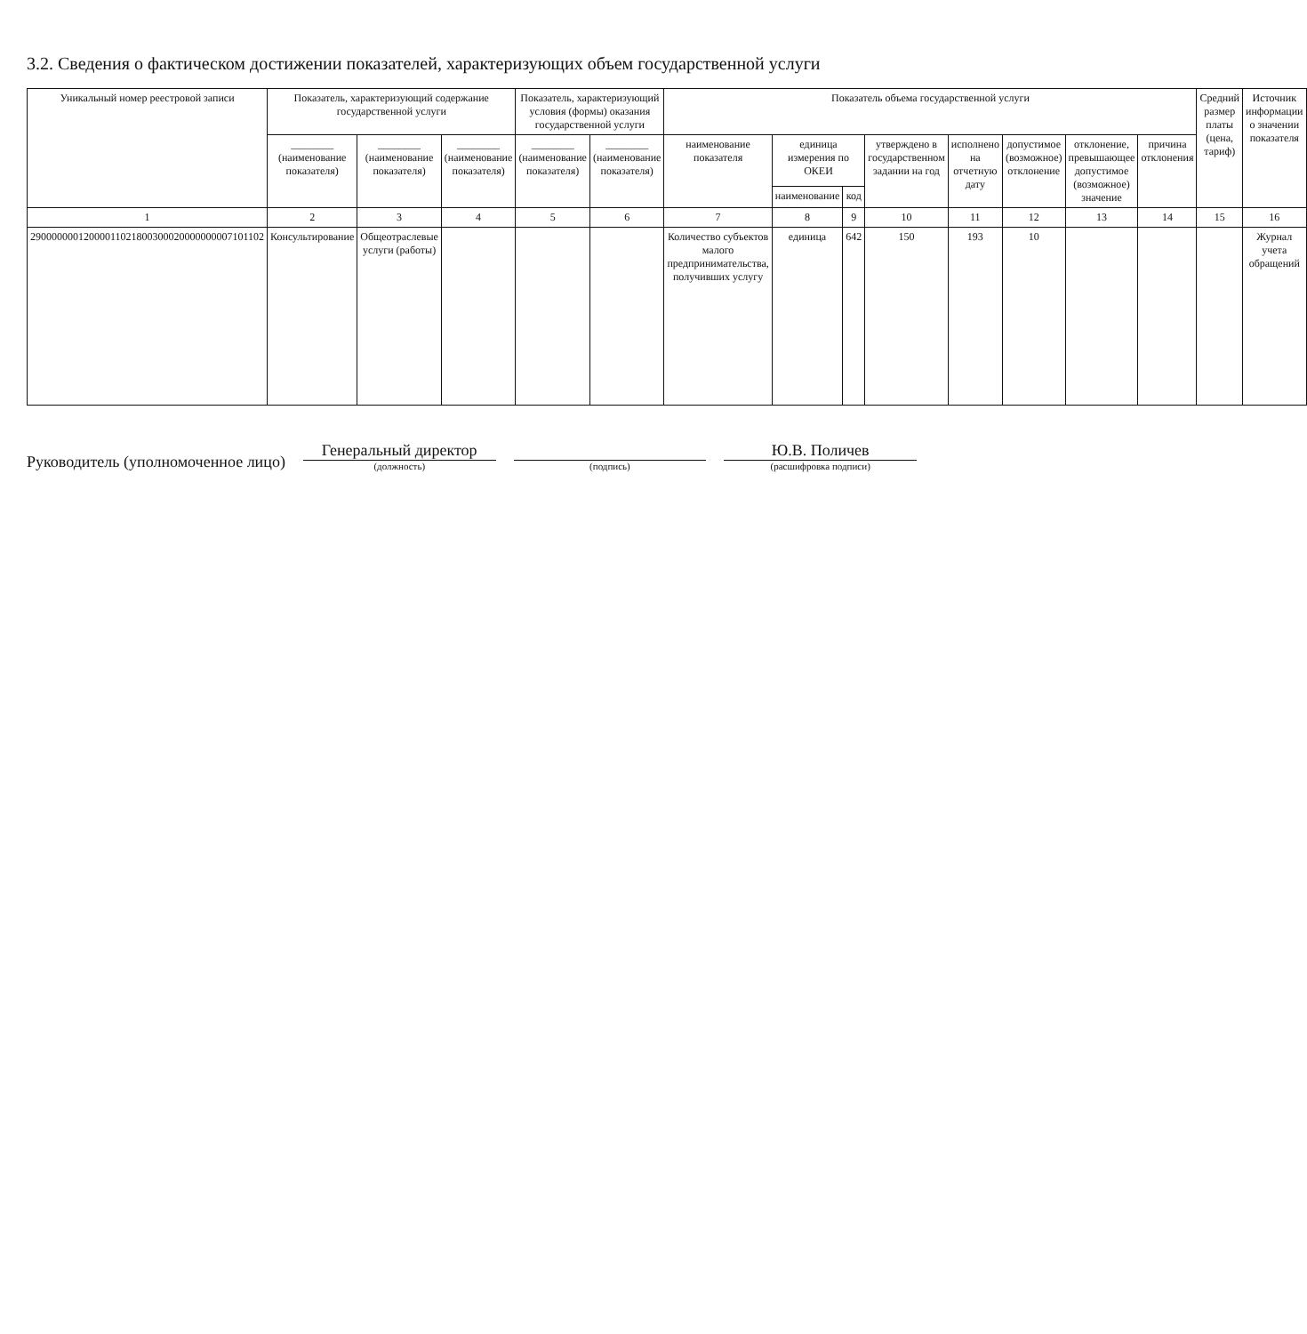3.2. Сведения о фактическом достижении показателей, характеризующих объем государственной услуги
| Уникальный номер реестровой записи | Показатель, характеризующий содержание государственной услуги | | | Показатель, характеризующий условия (формы) оказания государственной услуги | | Показатель объема государственной услуги | | | | | | | | Средний размер платы (цена, тариф) | Источник информации о значении показателя |
| --- | --- | --- | --- | --- | --- | --- | --- | --- | --- | --- | --- | --- | --- | --- | --- |
| | ________ (наименование показателя) | ________ (наименование показателя) | ________ (наименование показателя) | ________ (наименование показателя) | ________ (наименование показателя) | наименование показателя | единица измерения по ОКЕИ | | утверждено в государственном задании на год | исполнено на отчетную дату | допустимое (возможное) отклонение | отклонение, превышающее допустимое (возможное) значение | причина отклонения | | |
| | | | | | | | наименование | код | | | | | | | |
| 1 | 2 | 3 | 4 | 5 | 6 | 7 | 8 | 9 | 10 | 11 | 12 | 13 | 14 | 15 | 16 |
| 29000000012000011021800300020000000007101102 | Консультирование | Общеотраслевые услуги (работы) | | | | Количество субъектов малого предпринимательства, получивших услугу | единица | 642 | 150 | 193 | 10 | | | | Журнал учета обращений |
Руководитель (уполномоченное лицо)
Генеральный директор
(должность)
(подпись)
Ю.В. Поличев
(расшифровка подписи)